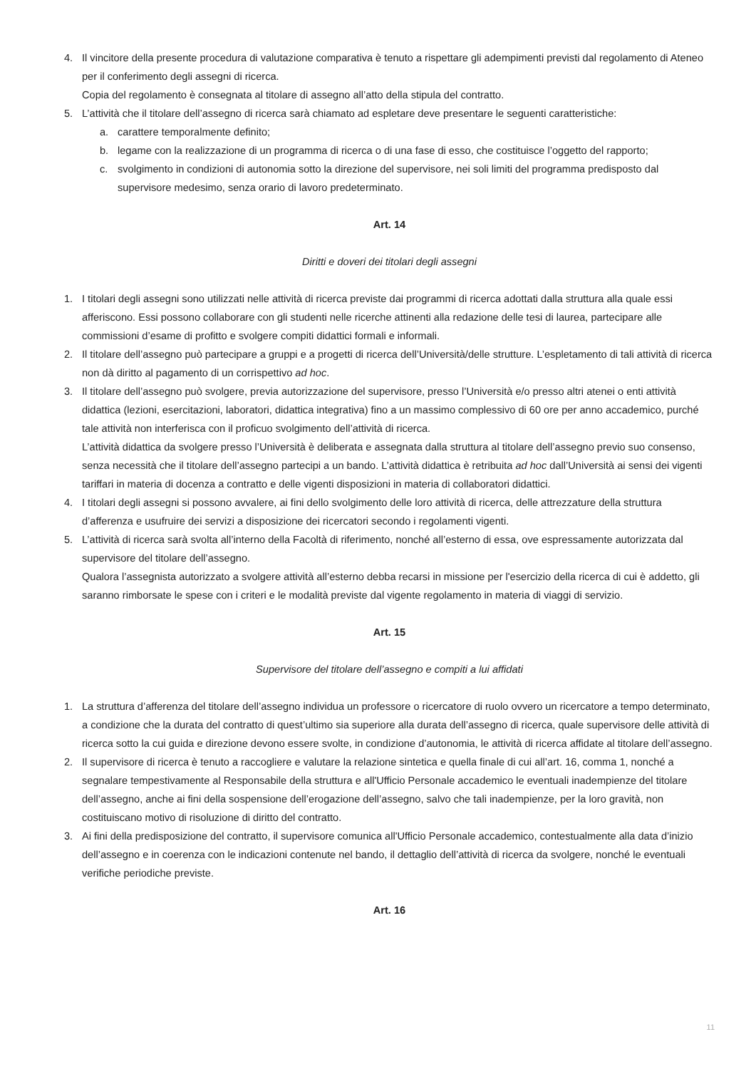4. Il vincitore della presente procedura di valutazione comparativa è tenuto a rispettare gli adempimenti previsti dal regolamento di Ateneo per il conferimento degli assegni di ricerca.
Copia del regolamento è consegnata al titolare di assegno all’atto della stipula del contratto.
5. L’attività che il titolare dell’assegno di ricerca sarà chiamato ad espletare deve presentare le seguenti caratteristiche:
a. carattere temporalmente definito;
b. legame con la realizzazione di un programma di ricerca o di una fase di esso, che costituisce l’oggetto del rapporto;
c. svolgimento in condizioni di autonomia sotto la direzione del supervisore, nei soli limiti del programma predisposto dal supervisore medesimo, senza orario di lavoro predeterminato.
Art. 14
Diritti e doveri dei titolari degli assegni
1. I titolari degli assegni sono utilizzati nelle attività di ricerca previste dai programmi di ricerca adottati dalla struttura alla quale essi afferiscono. Essi possono collaborare con gli studenti nelle ricerche attinenti alla redazione delle tesi di laurea, partecipare alle commissioni d’esame di profitto e svolgere compiti didattici formali e informali.
2. Il titolare dell’assegno può partecipare a gruppi e a progetti di ricerca dell’Università/delle strutture. L’espletamento di tali attività di ricerca non dà diritto al pagamento di un corrispettivo ad hoc.
3. Il titolare dell’assegno può svolgere, previa autorizzazione del supervisore, presso l’Università e/o presso altri atenei o enti attività didattica (lezioni, esercitazioni, laboratori, didattica integrativa) fino a un massimo complessivo di 60 ore per anno accademico, purché tale attività non interferisca con il proficuo svolgimento dell’attività di ricerca.
L’attività didattica da svolgere presso l’Università è deliberata e assegnata dalla struttura al titolare dell’assegno previo suo consenso, senza necessità che il titolare dell’assegno partecipi a un bando. L’attività didattica è retribuita ad hoc dall’Università ai sensi dei vigenti tariffari in materia di docenza a contratto e delle vigenti disposizioni in materia di collaboratori didattici.
4. I titolari degli assegni si possono avvalere, ai fini dello svolgimento delle loro attività di ricerca, delle attrezzature della struttura d’afferenza e usufruire dei servizi a disposizione dei ricercatori secondo i regolamenti vigenti.
5. L’attività di ricerca sarà svolta all’interno della Facoltà di riferimento, nonché all’esterno di essa, ove espressamente autorizzata dal supervisore del titolare dell’assegno.
Qualora l’assegnista autorizzato a svolgere attività all’esterno debba recarsi in missione per l'esercizio della ricerca di cui è addetto, gli saranno rimborsate le spese con i criteri e le modalità previste dal vigente regolamento in materia di viaggi di servizio.
Art. 15
Supervisore del titolare dell’assegno e compiti a lui affidati
1. La struttura d’afferenza del titolare dell’assegno individua un professore o ricercatore di ruolo ovvero un ricercatore a tempo determinato, a condizione che la durata del contratto di quest’ultimo sia superiore alla durata dell’assegno di ricerca, quale supervisore delle attività di ricerca sotto la cui guida e direzione devono essere svolte, in condizione d’autonomia, le attività di ricerca affidate al titolare dell’assegno.
2. Il supervisore di ricerca è tenuto a raccogliere e valutare la relazione sintetica e quella finale di cui all’art. 16, comma 1, nonché a segnalare tempestivamente al Responsabile della struttura e all'Ufficio Personale accademico le eventuali inadempienze del titolare dell’assegno, anche ai fini della sospensione dell’erogazione dell’assegno, salvo che tali inadempienze, per la loro gravità, non costituiscano motivo di risoluzione di diritto del contratto.
3. Ai fini della predisposizione del contratto, il supervisore comunica all'Ufficio Personale accademico, contestualmente alla data d’inizio dell’assegno e in coerenza con le indicazioni contenute nel bando, il dettaglio dell’attività di ricerca da svolgere, nonché le eventuali verifiche periodiche previste.
Art. 16
11